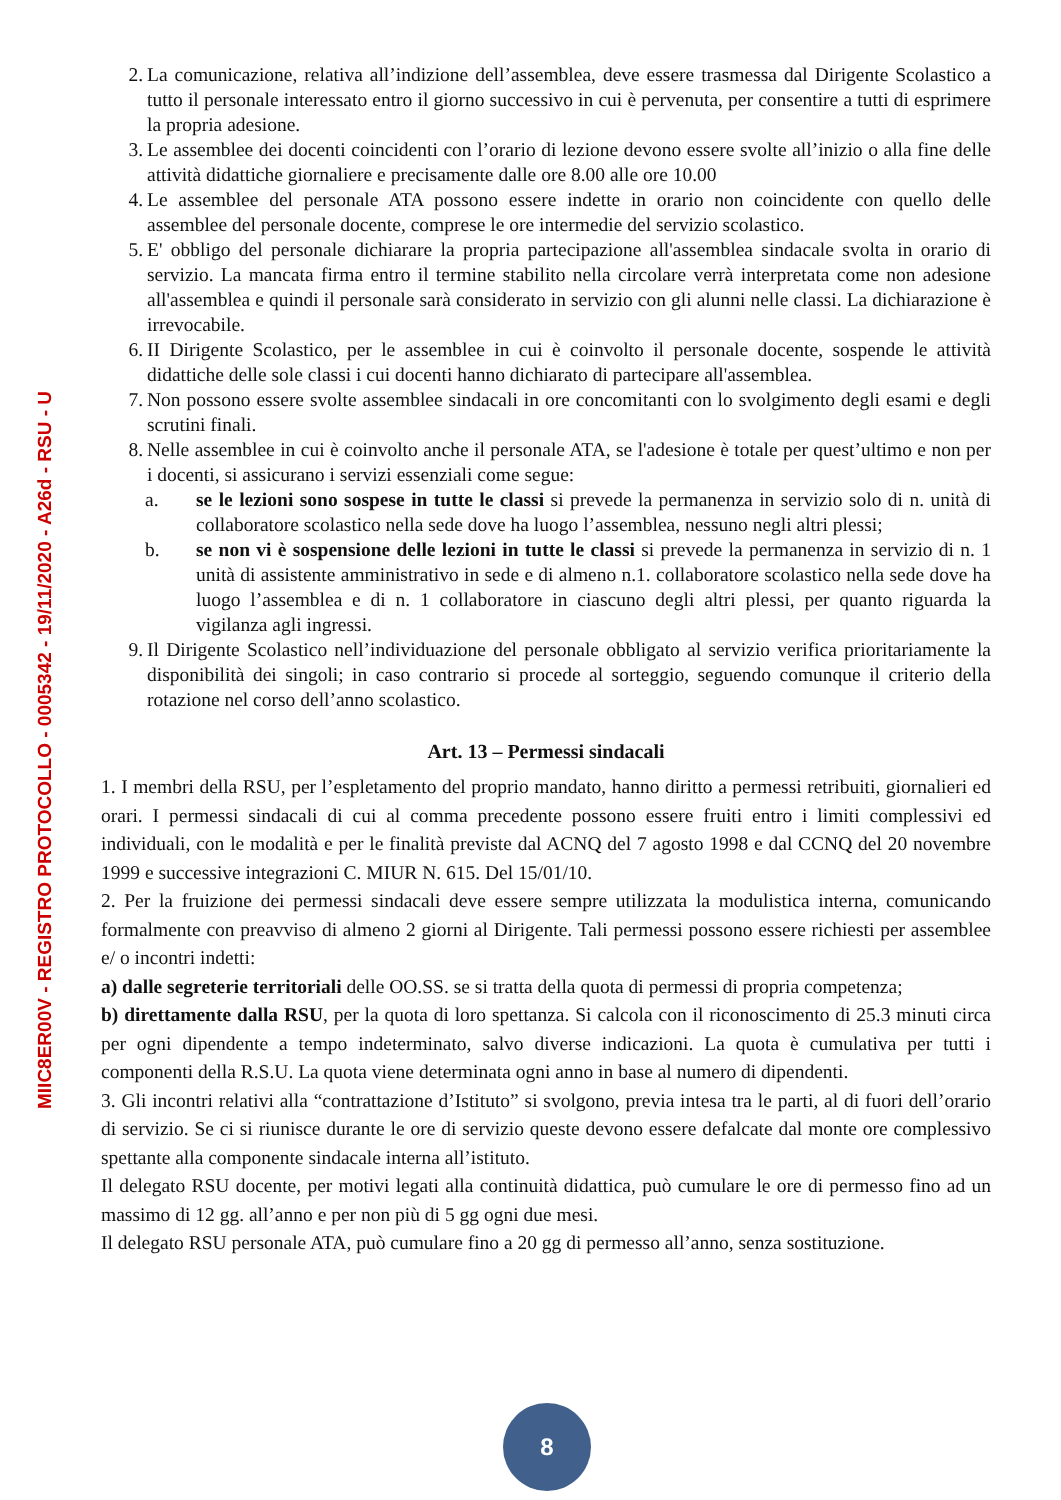MIIC8ER00V - REGISTRO PROTOCOLLO - 0005342 - 19/11/2020 - A26d - RSU - U
2. La comunicazione, relativa all’indizione dell’assemblea, deve essere trasmessa dal Dirigente Scolastico a tutto il personale interessato entro il giorno successivo in cui è pervenuta, per consentire a tutti di esprimere la propria adesione.
3. Le assemblee dei docenti coincidenti con l’orario di lezione devono essere svolte all’inizio o alla fine delle attività didattiche giornaliere e precisamente dalle ore 8.00 alle ore 10.00
4. Le assemblee del personale ATA possono essere indette in orario non coincidente con quello delle assemblee del personale docente, comprese le ore intermedie del servizio scolastico.
5. E' obbligo del personale dichiarare la propria partecipazione all'assemblea sindacale svolta in orario di servizio. La mancata firma entro il termine stabilito nella circolare verrà interpretata come non adesione all'assemblea e quindi il personale sarà considerato in servizio con gli alunni nelle classi. La dichiarazione è irrevocabile.
6. II Dirigente Scolastico, per le assemblee in cui è coinvolto il personale docente, sospende le attività didattiche delle sole classi i cui docenti hanno dichiarato di partecipare all'assemblea.
7. Non possono essere svolte assemblee sindacali in ore concomitanti con lo svolgimento degli esami e degli scrutini finali.
8. Nelle assemblee in cui è coinvolto anche il personale ATA, se l'adesione è totale per quest’ultimo e non per i docenti, si assicurano i servizi essenziali come segue:
a. se le lezioni sono sospese in tutte le classi si prevede la permanenza in servizio solo di n. unità di collaboratore scolastico nella sede dove ha luogo l’assemblea, nessuno negli altri plessi;
b. se non vi è sospensione delle lezioni in tutte le classi si prevede la permanenza in servizio di n. 1 unità di assistente amministrativo in sede e di almeno n.1. collaboratore scolastico nella sede dove ha luogo l’assemblea e di n. 1 collaboratore in ciascuno degli altri plessi, per quanto riguarda la vigilanza agli ingressi.
9. Il Dirigente Scolastico nell’individuazione del personale obbligato al servizio verifica prioritariamente la disponibilità dei singoli; in caso contrario si procede al sorteggio, seguendo comunque il criterio della rotazione nel corso dell’anno scolastico.
Art. 13 – Permessi sindacali
1. I membri della RSU, per l’espletamento del proprio mandato, hanno diritto a permessi retribuiti, giornalieri ed orari. I permessi sindacali di cui al comma precedente possono essere fruiti entro i limiti complessivi ed individuali, con le modalità e per le finalità previste dal ACNQ del 7 agosto 1998 e dal CCNQ del 20 novembre 1999 e successive integrazioni C. MIUR N. 615. Del 15/01/10.
2. Per la fruizione dei permessi sindacali deve essere sempre utilizzata la modulistica interna, comunicando formalmente con preavviso di almeno 2 giorni al Dirigente. Tali permessi possono essere richiesti per assemblee e/ o incontri indetti:
a) dalle segreterie territoriali delle OO.SS. se si tratta della quota di permessi di propria competenza;
b) direttamente dalla RSU, per la quota di loro spettanza. Si calcola con il riconoscimento di 25.3 minuti circa per ogni dipendente a tempo indeterminato, salvo diverse indicazioni. La quota è cumulativa per tutti i componenti della R.S.U. La quota viene determinata ogni anno in base al numero di dipendenti.
3. Gli incontri relativi alla “contrattazione d’Istituto” si svolgono, previa intesa tra le parti, al di fuori dell’orario di servizio. Se ci si riunisce durante le ore di servizio queste devono essere defalcate dal monte ore complessivo spettante alla componente sindacale interna all’istituto.
Il delegato RSU docente, per motivi legati alla continuità didattica, può cumulare le ore di permesso fino ad un massimo di 12 gg. all’anno e per non più di 5 gg ogni due mesi.
Il delegato RSU personale ATA, può cumulare fino a 20 gg di permesso all’anno, senza sostituzione.
8